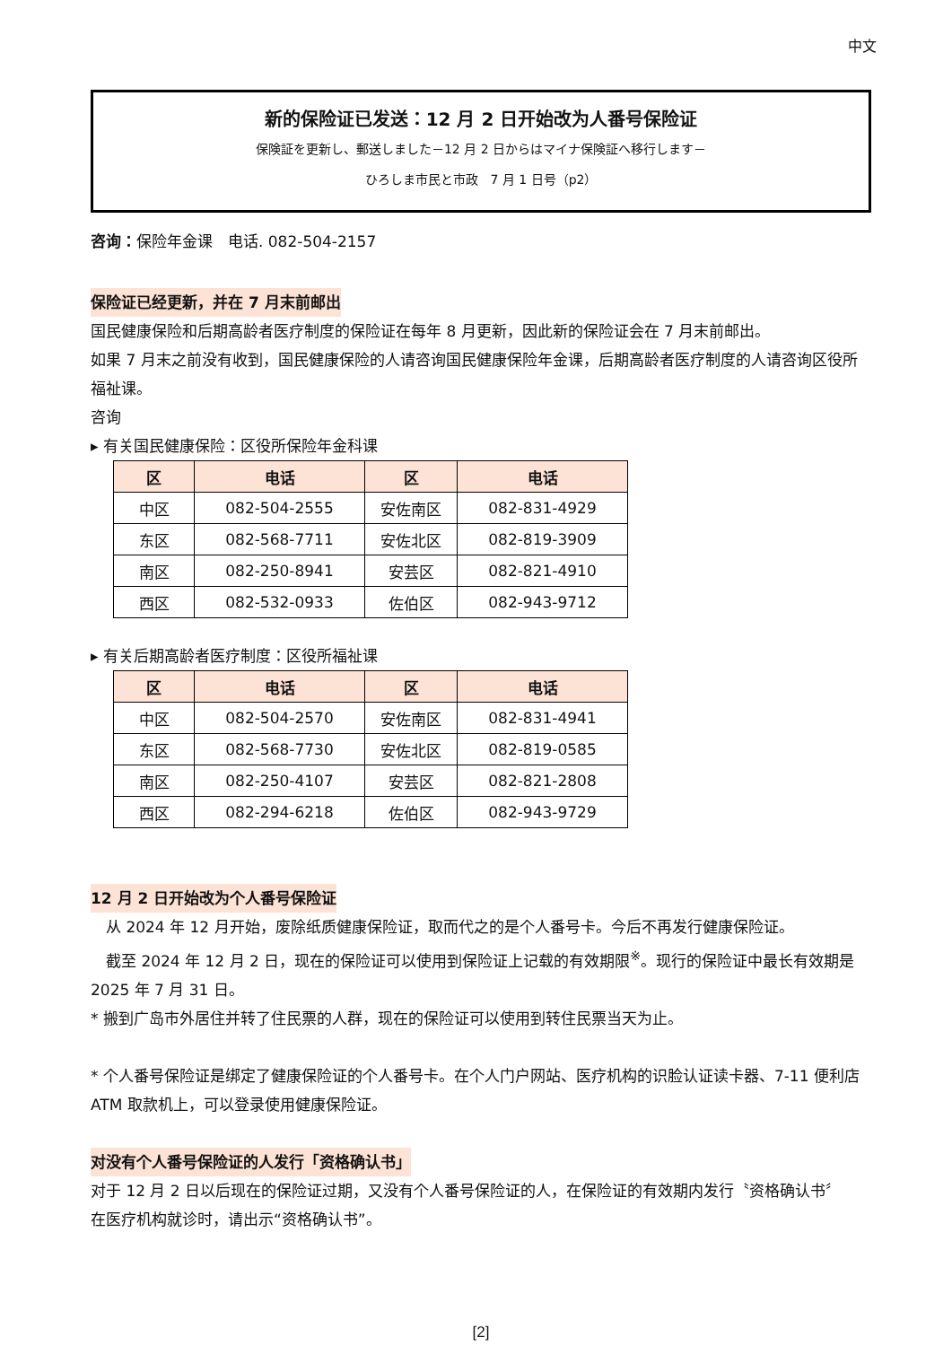中文
新的保险证已发送：12 月 2 日开始改为人番号保险证
保険証を更新し、郵送しました－12 月 2 日からはマイナ保険証へ移行します－
ひろしま市民と市政　7 月 1 日号（p2）
咨询：保险年金课　电话. 082-504-2157
保险证已经更新，并在 7 月末前邮出
国民健康保险和后期高龄者医疗制度的保险证在每年 8 月更新，因此新的保险证会在 7 月末前邮出。
如果 7 月末之前没有收到，国民健康保险的人请咨询国民健康保险年金课，后期高龄者医疗制度的人请咨询区役所福祉课。
咨询
▸ 有关国民健康保险：区役所保险年金科课
| 区 | 电话 | 区 | 电话 |
| --- | --- | --- | --- |
| 中区 | 082-504-2555 | 安佐南区 | 082-831-4929 |
| 东区 | 082-568-7711 | 安佐北区 | 082-819-3909 |
| 南区 | 082-250-8941 | 安芸区 | 082-821-4910 |
| 西区 | 082-532-0933 | 佐伯区 | 082-943-9712 |
▸ 有关后期高龄者医疗制度：区役所福祉课
| 区 | 电话 | 区 | 电话 |
| --- | --- | --- | --- |
| 中区 | 082-504-2570 | 安佐南区 | 082-831-4941 |
| 东区 | 082-568-7730 | 安佐北区 | 082-819-0585 |
| 南区 | 082-250-4107 | 安芸区 | 082-821-2808 |
| 西区 | 082-294-6218 | 佐伯区 | 082-943-9729 |
12 月 2 日开始改为个人番号保险证
　从 2024 年 12 月开始，废除纸质健康保险证，取而代之的是个人番号卡。今后不再发行健康保险证。
　截至 2024 年 12 月 2 日，现在的保险证可以使用到保险证上记载的有效期限<sup>※</sup>。现行的保险证中最长有效期是 2025 年 7 月 31 日。
* 搬到广岛市外居住并转了住民票的人群，现在的保险证可以使用到转住民票当天为止。
* 个人番号保险证是绑定了健康保险证的个人番号卡。在个人门户网站、医疗机构的识脸认证读卡器、7-11 便利店 ATM 取款机上，可以登录使用健康保险证。
对没有个人番号保险证的人发行「资格确认书」
对于 12 月 2 日以后现在的保险证过期，又没有个人番号保险证的人，在保险证的有效期内发行〝资格确认书〞
在医疗机构就诊时，请出示“资格确认书”。
[2]